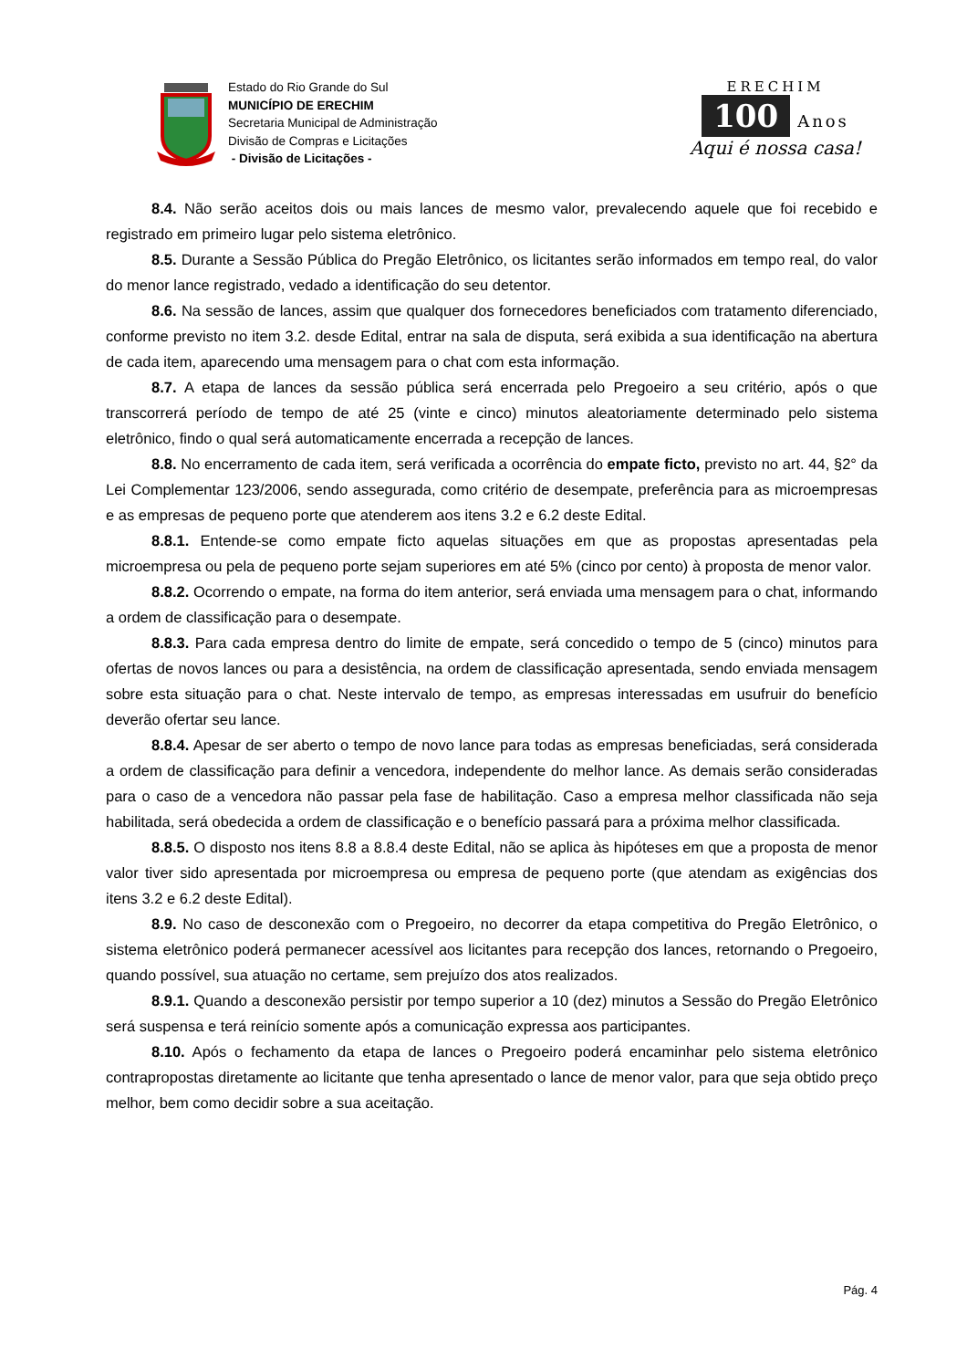Estado do Rio Grande do Sul
MUNICÍPIO DE ERECHIM
Secretaria Municipal de Administração
Divisão de Compras e Licitações
- Divisão de Licitações -
ERECHIM
100 Anos
Aqui é nossa casa!
8.4. Não serão aceitos dois ou mais lances de mesmo valor, prevalecendo aquele que foi recebido e registrado em primeiro lugar pelo sistema eletrônico.
8.5. Durante a Sessão Pública do Pregão Eletrônico, os licitantes serão informados em tempo real, do valor do menor lance registrado, vedado a identificação do seu detentor.
8.6. Na sessão de lances, assim que qualquer dos fornecedores beneficiados com tratamento diferenciado, conforme previsto no item 3.2. desde Edital, entrar na sala de disputa, será exibida a sua identificação na abertura de cada item, aparecendo uma mensagem para o chat com esta informação.
8.7. A etapa de lances da sessão pública será encerrada pelo Pregoeiro a seu critério, após o que transcorrerá período de tempo de até 25 (vinte e cinco) minutos aleatoriamente determinado pelo sistema eletrônico, findo o qual será automaticamente encerrada a recepção de lances.
8.8. No encerramento de cada item, será verificada a ocorrência do empate ficto, previsto no art. 44, §2° da Lei Complementar 123/2006, sendo assegurada, como critério de desempate, preferência para as microempresas e as empresas de pequeno porte que atenderem aos itens 3.2 e 6.2 deste Edital.
8.8.1. Entende-se como empate ficto aquelas situações em que as propostas apresentadas pela microempresa ou pela de pequeno porte sejam superiores em até 5% (cinco por cento) à proposta de menor valor.
8.8.2. Ocorrendo o empate, na forma do item anterior, será enviada uma mensagem para o chat, informando a ordem de classificação para o desempate.
8.8.3. Para cada empresa dentro do limite de empate, será concedido o tempo de 5 (cinco) minutos para ofertas de novos lances ou para a desistência, na ordem de classificação apresentada, sendo enviada mensagem sobre esta situação para o chat. Neste intervalo de tempo, as empresas interessadas em usufruir do benefício deverão ofertar seu lance.
8.8.4. Apesar de ser aberto o tempo de novo lance para todas as empresas beneficiadas, será considerada a ordem de classificação para definir a vencedora, independente do melhor lance. As demais serão consideradas para o caso de a vencedora não passar pela fase de habilitação. Caso a empresa melhor classificada não seja habilitada, será obedecida a ordem de classificação e o benefício passará para a próxima melhor classificada.
8.8.5. O disposto nos itens 8.8 a 8.8.4 deste Edital, não se aplica às hipóteses em que a proposta de menor valor tiver sido apresentada por microempresa ou empresa de pequeno porte (que atendam as exigências dos itens 3.2 e 6.2 deste Edital).
8.9. No caso de desconexão com o Pregoeiro, no decorrer da etapa competitiva do Pregão Eletrônico, o sistema eletrônico poderá permanecer acessível aos licitantes para recepção dos lances, retornando o Pregoeiro, quando possível, sua atuação no certame, sem prejuízo dos atos realizados.
8.9.1. Quando a desconexão persistir por tempo superior a 10 (dez) minutos a Sessão do Pregão Eletrônico será suspensa e terá reinício somente após a comunicação expressa aos participantes.
8.10. Após o fechamento da etapa de lances o Pregoeiro poderá encaminhar pelo sistema eletrônico contrapropostas diretamente ao licitante que tenha apresentado o lance de menor valor, para que seja obtido preço melhor, bem como decidir sobre a sua aceitação.
Pág. 4